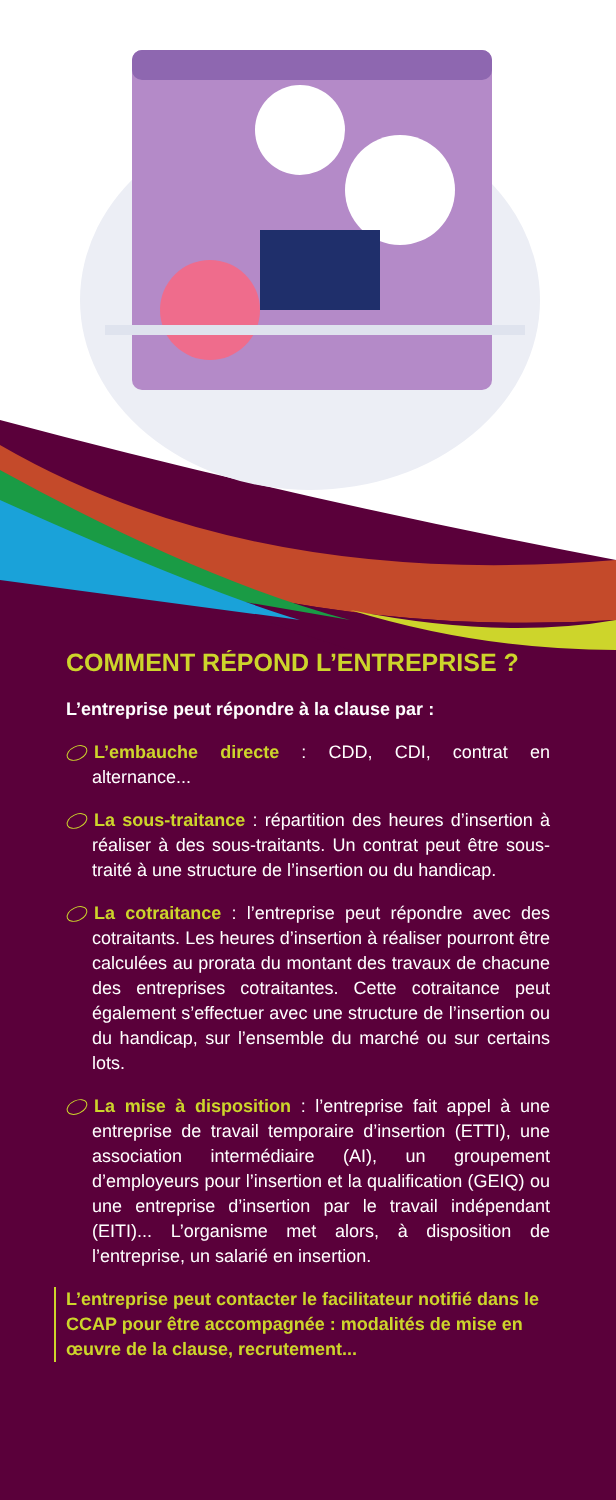COMMENT RÉPOND L’ENTREPRISE ?
L’entreprise peut répondre à la clause par :
L’embauche directe : CDD, CDI, contrat en alternance...
La sous-traitance : répartition des heures d’insertion à réaliser à des sous-traitants. Un contrat peut être sous-traité à une structure de l’insertion ou du handicap.
La cotraitance : l’entreprise peut répondre avec des cotraitants. Les heures d’insertion à réaliser pourront être calculées au prorata du montant des travaux de chacune des entreprises cotraitantes. Cette cotraitance peut également s’effectuer avec une structure de l’insertion ou du handicap, sur l’ensemble du marché ou sur certains lots.
La mise à disposition : l’entreprise fait appel à une entreprise de travail temporaire d’insertion (ETTI), une association intermédiaire (AI), un groupement d’employeurs pour l’insertion et la qualification (GEIQ) ou une entreprise d’insertion par le travail indépendant (EITI)... L’organisme met alors, à disposition de l’entreprise, un salarié en insertion.
L’entreprise peut contacter le facilitateur notifié dans le CCAP pour être accompagnée : modalités de mise en œuvre de la clause, recrutement...